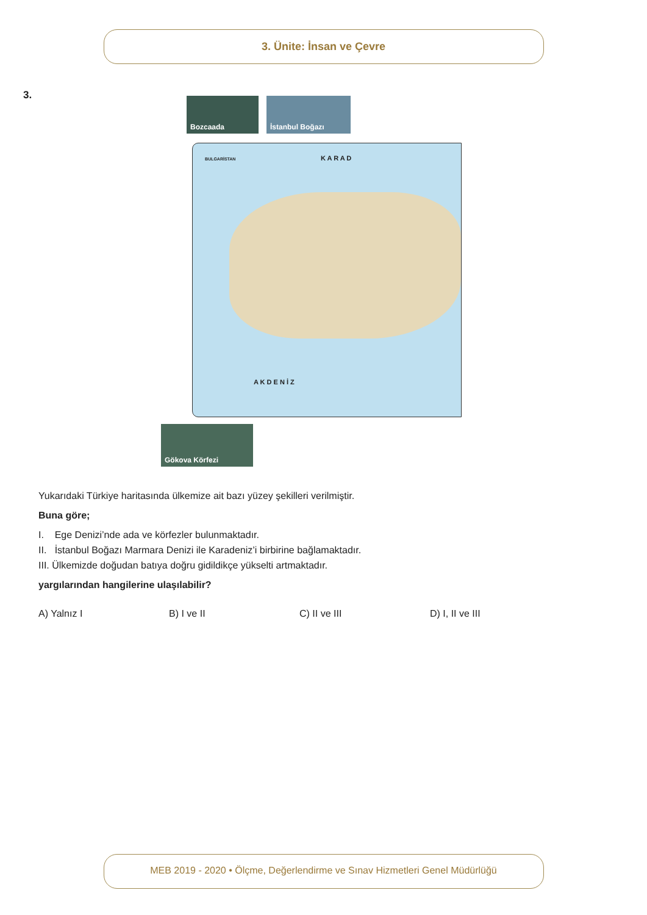3. Ünite: İnsan ve Çevre
3. Bozcaada İstanbul Boğazı
K A R A D
A K D E N İ Z
BULGARİSTAN
Gökova Körfezi
Yukarıdaki Türkiye haritasında ülkemize ait bazı yüzey şekilleri verilmiştir.
Buna göre;
I. Ege Denizi’nde ada ve körfezler bulunmaktadır.
II. İstanbul Boğazı Marmara Denizi ile Karadeniz’i birbirine bağlamaktadır.
III. Ülkemizde doğudan batıya doğru gidildikçe yükselti artmaktadır.
yargılarından hangilerine ulaşılabilir?
A) Yalnız I B) I ve II C) II ve III D) I, II ve III
MEB 2019 - 2020 • Ölçme, Değerlendirme ve Sınav Hizmetleri Genel Müdürlüğü